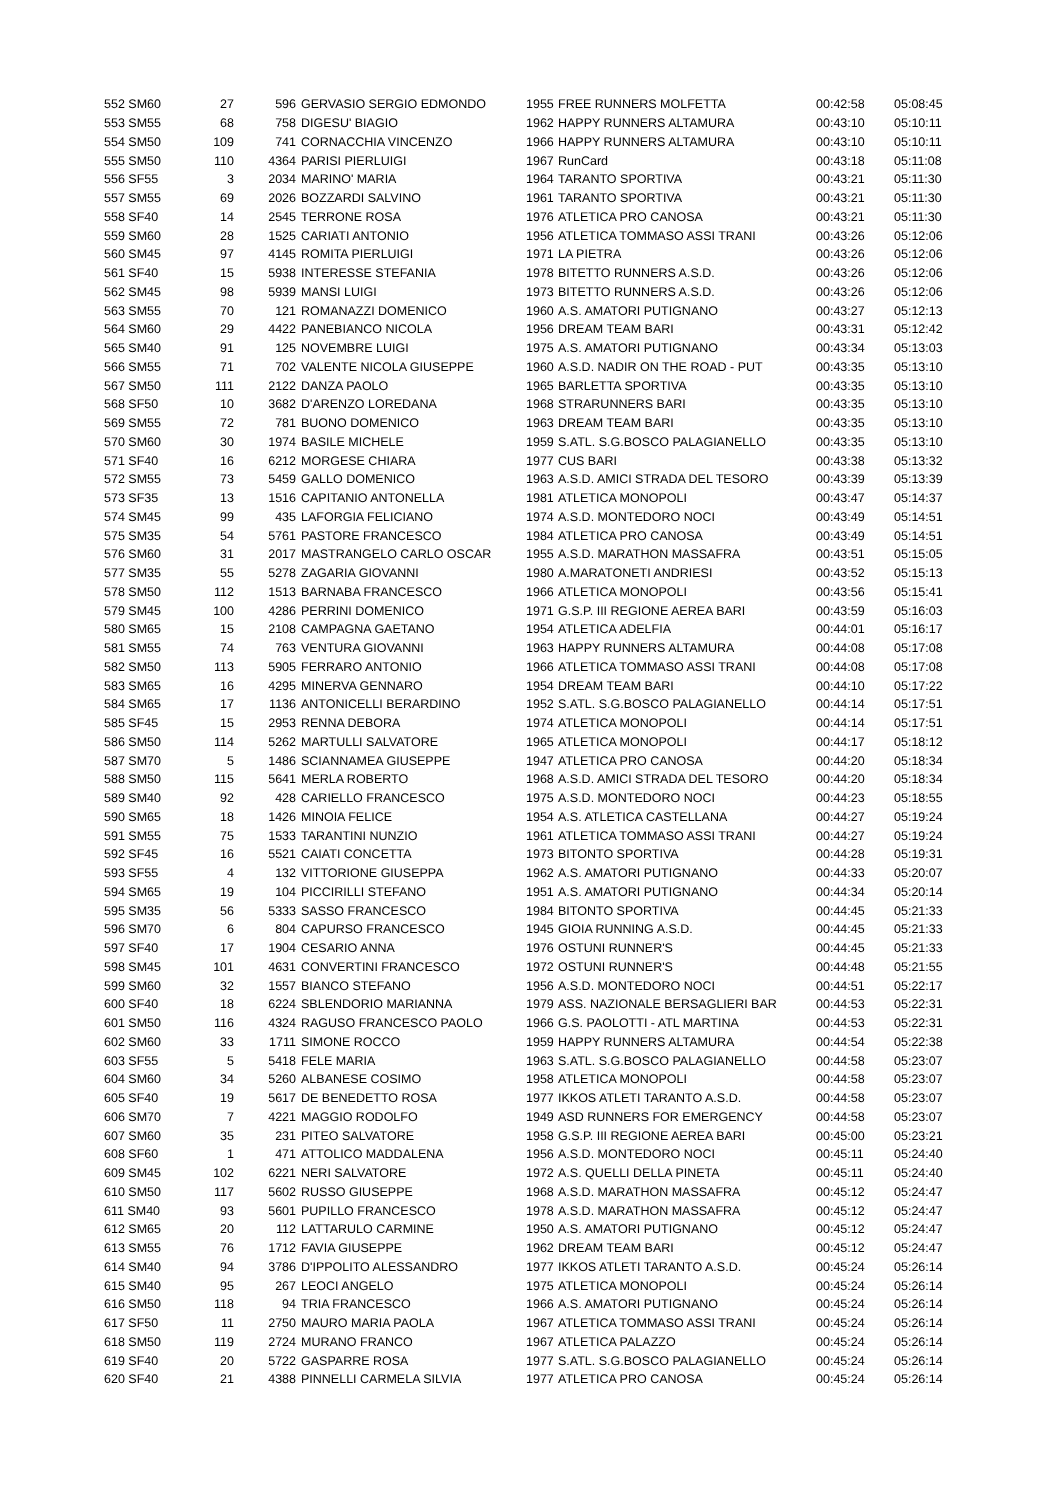| 552 SM60 | 27 | 596 | GERVASIO SERGIO EDMONDO | 1955 | FREE RUNNERS MOLFETTA | 00:42:58 | 05:08:45 |
| 553 SM55 | 68 | 758 | DIGESU' BIAGIO | 1962 | HAPPY RUNNERS ALTAMURA | 00:43:10 | 05:10:11 |
| 554 SM50 | 109 | 741 | CORNACCHIA VINCENZO | 1966 | HAPPY RUNNERS ALTAMURA | 00:43:10 | 05:10:11 |
| 555 SM50 | 110 | 4364 | PARISI PIERLUIGI | 1967 | RunCard | 00:43:18 | 05:11:08 |
| 556 SF55 | 3 | 2034 | MARINO' MARIA | 1964 | TARANTO SPORTIVA | 00:43:21 | 05:11:30 |
| 557 SM55 | 69 | 2026 | BOZZARDI SALVINO | 1961 | TARANTO SPORTIVA | 00:43:21 | 05:11:30 |
| 558 SF40 | 14 | 2545 | TERRONE ROSA | 1976 | ATLETICA PRO CANOSA | 00:43:21 | 05:11:30 |
| 559 SM60 | 28 | 1525 | CARIATI ANTONIO | 1956 | ATLETICA TOMMASO ASSI TRANI | 00:43:26 | 05:12:06 |
| 560 SM45 | 97 | 4145 | ROMITA PIERLUIGI | 1971 | LA PIETRA | 00:43:26 | 05:12:06 |
| 561 SF40 | 15 | 5938 | INTERESSE STEFANIA | 1978 | BITETTO RUNNERS A.S.D. | 00:43:26 | 05:12:06 |
| 562 SM45 | 98 | 5939 | MANSI LUIGI | 1973 | BITETTO RUNNERS A.S.D. | 00:43:26 | 05:12:06 |
| 563 SM55 | 70 | 121 | ROMANAZZI DOMENICO | 1960 | A.S. AMATORI PUTIGNANO | 00:43:27 | 05:12:13 |
| 564 SM60 | 29 | 4422 | PANEBIANCO NICOLA | 1956 | DREAM TEAM BARI | 00:43:31 | 05:12:42 |
| 565 SM40 | 91 | 125 | NOVEMBRE LUIGI | 1975 | A.S. AMATORI PUTIGNANO | 00:43:34 | 05:13:03 |
| 566 SM55 | 71 | 702 | VALENTE NICOLA GIUSEPPE | 1960 | A.S.D. NADIR ON THE ROAD - PUT | 00:43:35 | 05:13:10 |
| 567 SM50 | 111 | 2122 | DANZA PAOLO | 1965 | BARLETTA SPORTIVA | 00:43:35 | 05:13:10 |
| 568 SF50 | 10 | 3682 | D'ARENZO LOREDANA | 1968 | STRARUNNERS BARI | 00:43:35 | 05:13:10 |
| 569 SM55 | 72 | 781 | BUONO DOMENICO | 1963 | DREAM TEAM BARI | 00:43:35 | 05:13:10 |
| 570 SM60 | 30 | 1974 | BASILE MICHELE | 1959 | S.ATL. S.G.BOSCO PALAGIANELLO | 00:43:35 | 05:13:10 |
| 571 SF40 | 16 | 6212 | MORGESE CHIARA | 1977 | CUS BARI | 00:43:38 | 05:13:32 |
| 572 SM55 | 73 | 5459 | GALLO DOMENICO | 1963 | A.S.D. AMICI STRADA DEL TESORO | 00:43:39 | 05:13:39 |
| 573 SF35 | 13 | 1516 | CAPITANIO ANTONELLA | 1981 | ATLETICA MONOPOLI | 00:43:47 | 05:14:37 |
| 574 SM45 | 99 | 435 | LAFORGIA FELICIANO | 1974 | A.S.D. MONTEDORO NOCI | 00:43:49 | 05:14:51 |
| 575 SM35 | 54 | 5761 | PASTORE FRANCESCO | 1984 | ATLETICA PRO CANOSA | 00:43:49 | 05:14:51 |
| 576 SM60 | 31 | 2017 | MASTRANGELO CARLO OSCAR | 1955 | A.S.D. MARATHON MASSAFRA | 00:43:51 | 05:15:05 |
| 577 SM35 | 55 | 5278 | ZAGARIA GIOVANNI | 1980 | A.MARATONETI ANDRIESI | 00:43:52 | 05:15:13 |
| 578 SM50 | 112 | 1513 | BARNABA FRANCESCO | 1966 | ATLETICA MONOPOLI | 00:43:56 | 05:15:41 |
| 579 SM45 | 100 | 4286 | PERRINI DOMENICO | 1971 | G.S.P. III REGIONE AEREA BARI | 00:43:59 | 05:16:03 |
| 580 SM65 | 15 | 2108 | CAMPAGNA GAETANO | 1954 | ATLETICA ADELFIA | 00:44:01 | 05:16:17 |
| 581 SM55 | 74 | 763 | VENTURA GIOVANNI | 1963 | HAPPY RUNNERS ALTAMURA | 00:44:08 | 05:17:08 |
| 582 SM50 | 113 | 5905 | FERRARO ANTONIO | 1966 | ATLETICA TOMMASO ASSI TRANI | 00:44:08 | 05:17:08 |
| 583 SM65 | 16 | 4295 | MINERVA GENNARO | 1954 | DREAM TEAM BARI | 00:44:10 | 05:17:22 |
| 584 SM65 | 17 | 1136 | ANTONICELLI BERARDINO | 1952 | S.ATL. S.G.BOSCO PALAGIANELLO | 00:44:14 | 05:17:51 |
| 585 SF45 | 15 | 2953 | RENNA DEBORA | 1974 | ATLETICA MONOPOLI | 00:44:14 | 05:17:51 |
| 586 SM50 | 114 | 5262 | MARTULLI SALVATORE | 1965 | ATLETICA MONOPOLI | 00:44:17 | 05:18:12 |
| 587 SM70 | 5 | 1486 | SCIANNAMEA GIUSEPPE | 1947 | ATLETICA PRO CANOSA | 00:44:20 | 05:18:34 |
| 588 SM50 | 115 | 5641 | MERLA ROBERTO | 1968 | A.S.D. AMICI STRADA DEL TESORO | 00:44:20 | 05:18:34 |
| 589 SM40 | 92 | 428 | CARIELLO FRANCESCO | 1975 | A.S.D. MONTEDORO NOCI | 00:44:23 | 05:18:55 |
| 590 SM65 | 18 | 1426 | MINOIA FELICE | 1954 | A.S. ATLETICA CASTELLANA | 00:44:27 | 05:19:24 |
| 591 SM55 | 75 | 1533 | TARANTINI NUNZIO | 1961 | ATLETICA TOMMASO ASSI TRANI | 00:44:27 | 05:19:24 |
| 592 SF45 | 16 | 5521 | CAIATI CONCETTA | 1973 | BITONTO SPORTIVA | 00:44:28 | 05:19:31 |
| 593 SF55 | 4 | 132 | VITTORIONE GIUSEPPA | 1962 | A.S. AMATORI PUTIGNANO | 00:44:33 | 05:20:07 |
| 594 SM65 | 19 | 104 | PICCIRILLI STEFANO | 1951 | A.S. AMATORI PUTIGNANO | 00:44:34 | 05:20:14 |
| 595 SM35 | 56 | 5333 | SASSO FRANCESCO | 1984 | BITONTO SPORTIVA | 00:44:45 | 05:21:33 |
| 596 SM70 | 6 | 804 | CAPURSO FRANCESCO | 1945 | GIOIA RUNNING A.S.D. | 00:44:45 | 05:21:33 |
| 597 SF40 | 17 | 1904 | CESARIO ANNA | 1976 | OSTUNI RUNNER'S | 00:44:45 | 05:21:33 |
| 598 SM45 | 101 | 4631 | CONVERTINI FRANCESCO | 1972 | OSTUNI RUNNER'S | 00:44:48 | 05:21:55 |
| 599 SM60 | 32 | 1557 | BIANCO STEFANO | 1956 | A.S.D. MONTEDORO NOCI | 00:44:51 | 05:22:17 |
| 600 SF40 | 18 | 6224 | SBLENDORIO MARIANNA | 1979 | ASS. NAZIONALE BERSAGLIERI BAR | 00:44:53 | 05:22:31 |
| 601 SM50 | 116 | 4324 | RAGUSO FRANCESCO PAOLO | 1966 | G.S. PAOLOTTI - ATL MARTINA | 00:44:53 | 05:22:31 |
| 602 SM60 | 33 | 1711 | SIMONE ROCCO | 1959 | HAPPY RUNNERS ALTAMURA | 00:44:54 | 05:22:38 |
| 603 SF55 | 5 | 5418 | FELE MARIA | 1963 | S.ATL. S.G.BOSCO PALAGIANELLO | 00:44:58 | 05:23:07 |
| 604 SM60 | 34 | 5260 | ALBANESE COSIMO | 1958 | ATLETICA MONOPOLI | 00:44:58 | 05:23:07 |
| 605 SF40 | 19 | 5617 | DE BENEDETTO ROSA | 1977 | IKKOS ATLETI TARANTO A.S.D. | 00:44:58 | 05:23:07 |
| 606 SM70 | 7 | 4221 | MAGGIO RODOLFO | 1949 | ASD RUNNERS FOR EMERGENCY | 00:44:58 | 05:23:07 |
| 607 SM60 | 35 | 231 | PITEO SALVATORE | 1958 | G.S.P. III REGIONE AEREA BARI | 00:45:00 | 05:23:21 |
| 608 SF60 | 1 | 471 | ATTOLICO MADDALENA | 1956 | A.S.D. MONTEDORO NOCI | 00:45:11 | 05:24:40 |
| 609 SM45 | 102 | 6221 | NERI SALVATORE | 1972 | A.S. QUELLI DELLA PINETA | 00:45:11 | 05:24:40 |
| 610 SM50 | 117 | 5602 | RUSSO GIUSEPPE | 1968 | A.S.D. MARATHON MASSAFRA | 00:45:12 | 05:24:47 |
| 611 SM40 | 93 | 5601 | PUPILLO FRANCESCO | 1978 | A.S.D. MARATHON MASSAFRA | 00:45:12 | 05:24:47 |
| 612 SM65 | 20 | 112 | LATTARULO CARMINE | 1950 | A.S. AMATORI PUTIGNANO | 00:45:12 | 05:24:47 |
| 613 SM55 | 76 | 1712 | FAVIA GIUSEPPE | 1962 | DREAM TEAM BARI | 00:45:12 | 05:24:47 |
| 614 SM40 | 94 | 3786 | D'IPPOLITO ALESSANDRO | 1977 | IKKOS ATLETI TARANTO A.S.D. | 00:45:24 | 05:26:14 |
| 615 SM40 | 95 | 267 | LEOCI ANGELO | 1975 | ATLETICA MONOPOLI | 00:45:24 | 05:26:14 |
| 616 SM50 | 118 | 94 | TRIA FRANCESCO | 1966 | A.S. AMATORI PUTIGNANO | 00:45:24 | 05:26:14 |
| 617 SF50 | 11 | 2750 | MAURO MARIA PAOLA | 1967 | ATLETICA TOMMASO ASSI TRANI | 00:45:24 | 05:26:14 |
| 618 SM50 | 119 | 2724 | MURANO FRANCO | 1967 | ATLETICA PALAZZO | 00:45:24 | 05:26:14 |
| 619 SF40 | 20 | 5722 | GASPARRE ROSA | 1977 | S.ATL. S.G.BOSCO PALAGIANELLO | 00:45:24 | 05:26:14 |
| 620 SF40 | 21 | 4388 | PINNELLI CARMELA SILVIA | 1977 | ATLETICA PRO CANOSA | 00:45:24 | 05:26:14 |